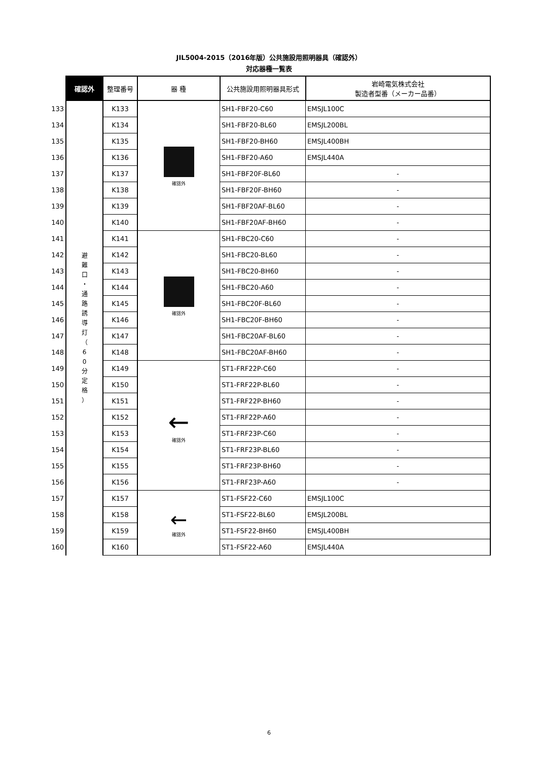JIL5004-2015（2016年版）公共施設用照明器具（確認外）
対応器種一覧表
| | 確認外 | 整理番号 | 器 種 | 公共施設用照明器具形式 | 岩崎電気株式会社 製造者型番（メーカー品番） |
| 133 | 避 難 口 ・ 通 路 誘 導 灯 （ 6 0 分 定 格 ） | K133 | 確認外 | SH1-FBF20-C60 | EMSJL100C |
| 134 | | K134 | | SH1-FBF20-BL60 | EMSJL200BL |
| 135 | | K135 | | SH1-FBF20-BH60 | EMSJL400BH |
| 136 | | K136 | | SH1-FBF20-A60 | EMSJL440A |
| 137 | | K137 | | SH1-FBF20F-BL60 | - |
| 138 | | K138 | | SH1-FBF20F-BH60 | - |
| 139 | | K139 | | SH1-FBF20AF-BL60 | - |
| 140 | | K140 | | SH1-FBF20AF-BH60 | - |
| 141 | | K141 | 確認外 | SH1-FBC20-C60 | - |
| 142 | | K142 | | SH1-FBC20-BL60 | - |
| 143 | | K143 | | SH1-FBC20-BH60 | - |
| 144 | | K144 | | SH1-FBC20-A60 | - |
| 145 | | K145 | | SH1-FBC20F-BL60 | - |
| 146 | | K146 | | SH1-FBC20F-BH60 | - |
| 147 | | K147 | | SH1-FBC20AF-BL60 | - |
| 148 | | K148 | | SH1-FBC20AF-BH60 | - |
| 149 | | K149 | ← 確認外 | ST1-FRF22P-C60 | - |
| 150 | | K150 | | ST1-FRF22P-BL60 | - |
| 151 | | K151 | | ST1-FRF22P-BH60 | - |
| 152 | | K152 | | ST1-FRF22P-A60 | - |
| 153 | | K153 | | ST1-FRF23P-C60 | - |
| 154 | | K154 | | ST1-FRF23P-BL60 | - |
| 155 | | K155 | | ST1-FRF23P-BH60 | - |
| 156 | | K156 | | ST1-FRF23P-A60 | - |
| 157 | | K157 | ← 確認外 | ST1-FSF22-C60 | EMSJL100C |
| 158 | | K158 | | ST1-FSF22-BL60 | EMSJL200BL |
| 159 | | K159 | | ST1-FSF22-BH60 | EMSJL400BH |
| 160 | | K160 | | ST1-FSF22-A60 | EMSJL440A |
6